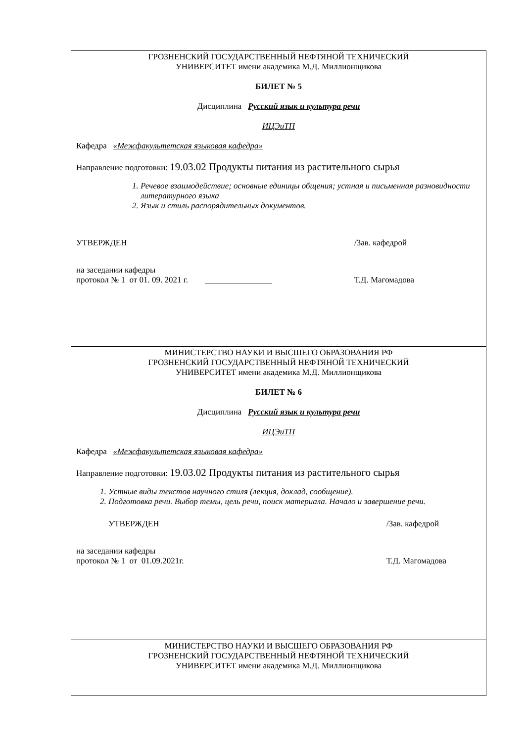| ГРОЗНЕНСКИЙ ГОСУДАРСТВЕННЫЙ НЕФТЯНОЙ ТЕХНИЧЕСКИЙ УНИВЕРСИТЕТ имени академика М.Д. Миллионщикова БИЛЕТ № 5 Дисциплина Русский язык и культура речи ИЦЭиТП Кафедра «Межфакультетская языковая кафедра» Направление подготовки: 19.03.02 Продукты питания из растительного сырья 1. Речевое взаимодействие; основные единицы общения; устная и письменная разновидности литературного языка 2. Язык и стиль распорядительных документов. УТВЕРЖДЕН /Зав. кафедрой на заседании кафедры протокол № 1 от 01. 09. 2021 г. ________________ Т.Д. Магомадова |
| МИНИСТЕРСТВО НАУКИ И ВЫСШЕГО ОБРАЗОВАНИЯ РФ ГРОЗНЕНСКИЙ ГОСУДАРСТВЕННЫЙ НЕФТЯНОЙ ТЕХНИЧЕСКИЙ УНИВЕРСИТЕТ имени академика М.Д. Миллионщикова БИЛЕТ № 6 Дисциплина Русский язык и культура речи ИЦЭиТП Кафедра «Межфакультетская языковая кафедра» Направление подготовки: 19.03.02 Продукты питания из растительного сырья 1. Устные виды текстов научного стиля (лекция, доклад, сообщение). 2. Подготовка речи. Выбор темы, цель речи, поиск материала. Начало и завершение речи. УТВЕРЖДЕН /Зав. кафедрой на заседании кафедры протокол № 1 от 01.09.2021г. Т.Д. Магомадова |
| МИНИСТЕРСТВО НАУКИ И ВЫСШЕГО ОБРАЗОВАНИЯ РФ ГРОЗНЕНСКИЙ ГОСУДАРСТВЕННЫЙ НЕФТЯНОЙ ТЕХНИЧЕСКИЙ УНИВЕРСИТЕТ имени академика М.Д. Миллионщикова |